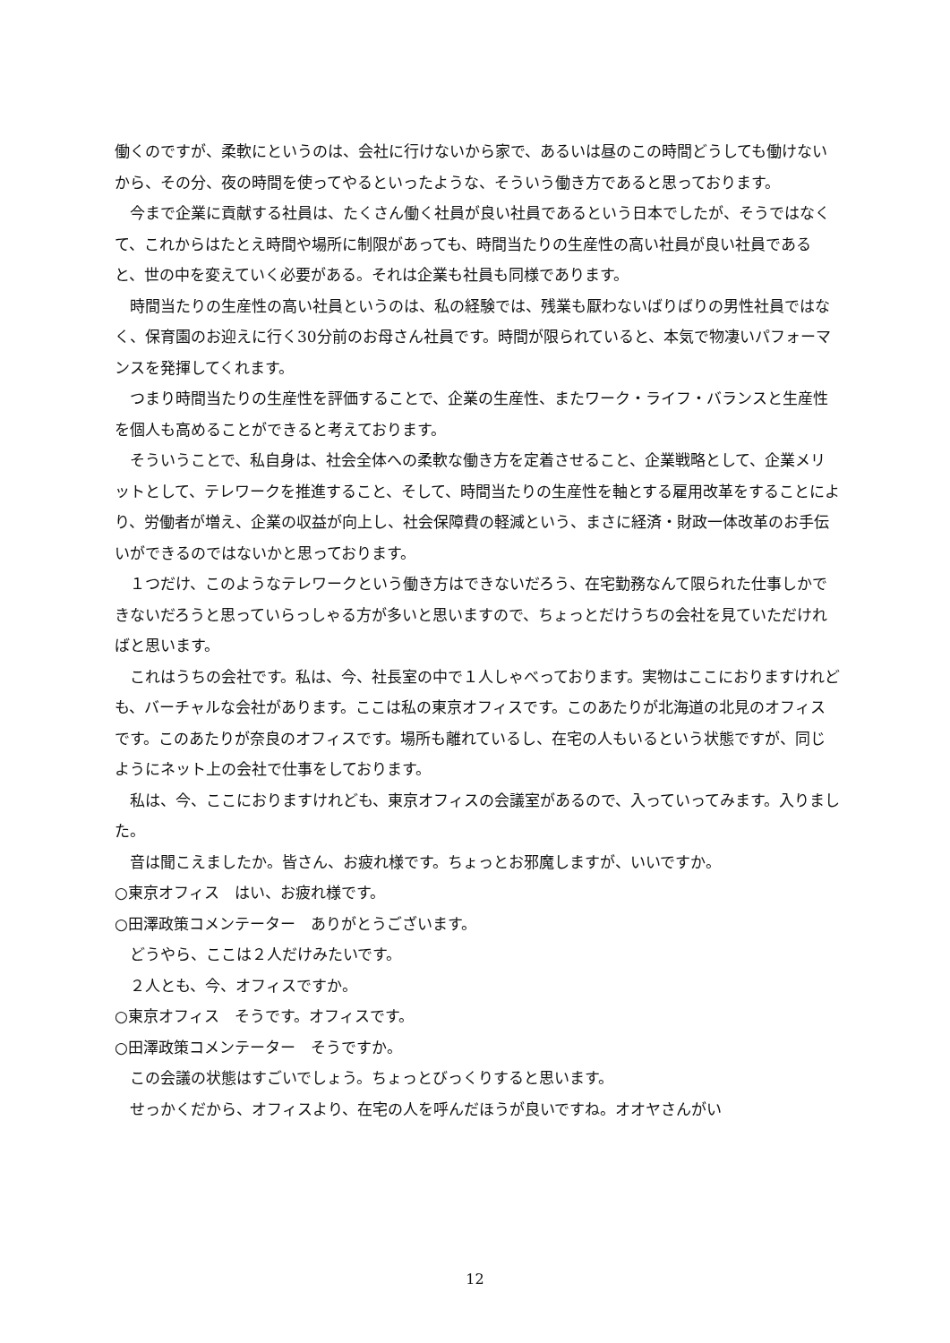働くのですが、柔軟にというのは、会社に行けないから家で、あるいは昼のこの時間どうしても働けないから、その分、夜の時間を使ってやるといったような、そういう働き方であると思っております。
今まで企業に貢献する社員は、たくさん働く社員が良い社員であるという日本でしたが、そうではなくて、これからはたとえ時間や場所に制限があっても、時間当たりの生産性の高い社員が良い社員であると、世の中を変えていく必要がある。それは企業も社員も同様であります。
時間当たりの生産性の高い社員というのは、私の経験では、残業も厭わないばりばりの男性社員ではなく、保育園のお迎えに行く30分前のお母さん社員です。時間が限られていると、本気で物凄いパフォーマンスを発揮してくれます。
つまり時間当たりの生産性を評価することで、企業の生産性、またワーク・ライフ・バランスと生産性を個人も高めることができると考えております。
そういうことで、私自身は、社会全体への柔軟な働き方を定着させること、企業戦略として、企業メリットとして、テレワークを推進すること、そして、時間当たりの生産性を軸とする雇用改革をすることにより、労働者が増え、企業の収益が向上し、社会保障費の軽減という、まさに経済・財政一体改革のお手伝いができるのではないかと思っております。
１つだけ、このようなテレワークという働き方はできないだろう、在宅勤務なんて限られた仕事しかできないだろうと思っていらっしゃる方が多いと思いますので、ちょっとだけうちの会社を見ていただければと思います。
これはうちの会社です。私は、今、社長室の中で１人しゃべっております。実物はここにおりますけれども、バーチャルな会社があります。ここは私の東京オフィスです。このあたりが北海道の北見のオフィスです。このあたりが奈良のオフィスです。場所も離れているし、在宅の人もいるという状態ですが、同じようにネット上の会社で仕事をしております。
私は、今、ここにおりますけれども、東京オフィスの会議室があるので、入っていってみます。入りました。
音は聞こえましたか。皆さん、お疲れ様です。ちょっとお邪魔しますが、いいですか。
○東京オフィス　はい、お疲れ様です。
○田澤政策コメンテーター　ありがとうございます。
どうやら、ここは２人だけみたいです。
２人とも、今、オフィスですか。
○東京オフィス　そうです。オフィスです。
○田澤政策コメンテーター　そうですか。
この会議の状態はすごいでしょう。ちょっとびっくりすると思います。
せっかくだから、オフィスより、在宅の人を呼んだほうが良いですね。オオヤさんがい
12